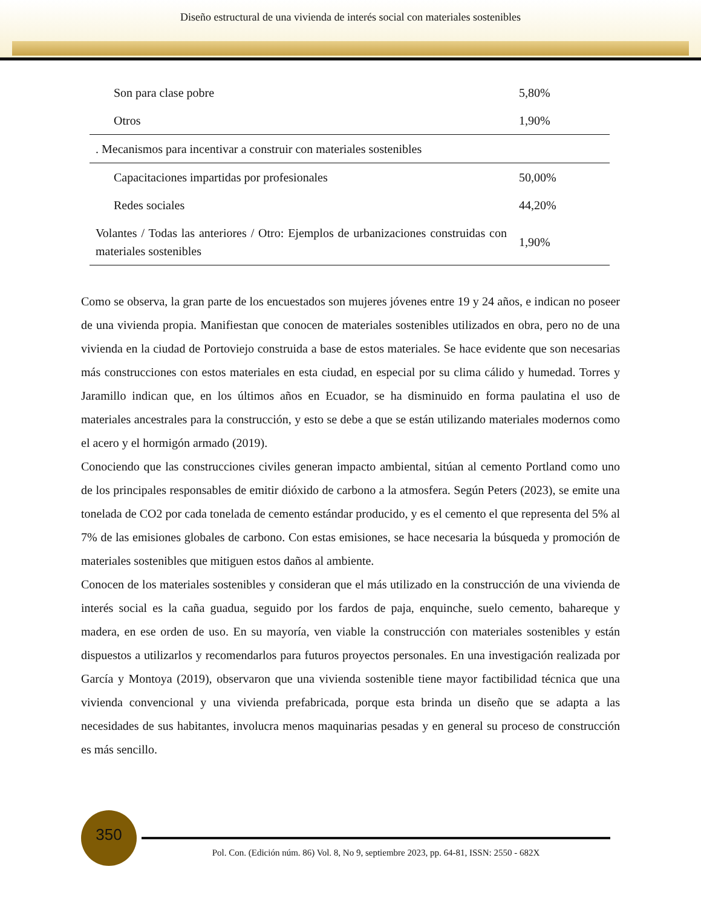Diseño estructural de una vivienda de interés social con materiales sostenibles
| Son para clase pobre | 5,80% |
| Otros | 1,90% |
| . Mecanismos para incentivar a construir con materiales sostenibles | |
| Capacitaciones impartidas por profesionales | 50,00% |
| Redes sociales | 44,20% |
| Volantes / Todas las anteriores / Otro: Ejemplos de urbanizaciones construidas con materiales sostenibles | 1,90% |
Como se observa, la gran parte de los encuestados son mujeres jóvenes entre 19 y 24 años, e indican no poseer de una vivienda propia. Manifiestan que conocen de materiales sostenibles utilizados en obra, pero no de una vivienda en la ciudad de Portoviejo construida a base de estos materiales. Se hace evidente que son necesarias más construcciones con estos materiales en esta ciudad, en especial por su clima cálido y humedad. Torres y Jaramillo indican que, en los últimos años en Ecuador, se ha disminuido en forma paulatina el uso de materiales ancestrales para la construcción, y esto se debe a que se están utilizando materiales modernos como el acero y el hormigón armado (2019).
Conociendo que las construcciones civiles generan impacto ambiental, sitúan al cemento Portland como uno de los principales responsables de emitir dióxido de carbono a la atmosfera. Según Peters (2023), se emite una tonelada de CO2 por cada tonelada de cemento estándar producido, y es el cemento el que representa del 5% al 7% de las emisiones globales de carbono. Con estas emisiones, se hace necesaria la búsqueda y promoción de materiales sostenibles que mitiguen estos daños al ambiente.
Conocen de los materiales sostenibles y consideran que el más utilizado en la construcción de una vivienda de interés social es la caña guadua, seguido por los fardos de paja, enquinche, suelo cemento, bahareque y madera, en ese orden de uso. En su mayoría, ven viable la construcción con materiales sostenibles y están dispuestos a utilizarlos y recomendarlos para futuros proyectos personales. En una investigación realizada por García y Montoya (2019), observaron que una vivienda sostenible tiene mayor factibilidad técnica que una vivienda convencional y una vivienda prefabricada, porque esta brinda un diseño que se adapta a las necesidades de sus habitantes, involucra menos maquinarias pesadas y en general su proceso de construcción es más sencillo.
350
Pol. Con. (Edición núm. 86) Vol. 8, No 9, septiembre 2023, pp. 64-81, ISSN: 2550 - 682X